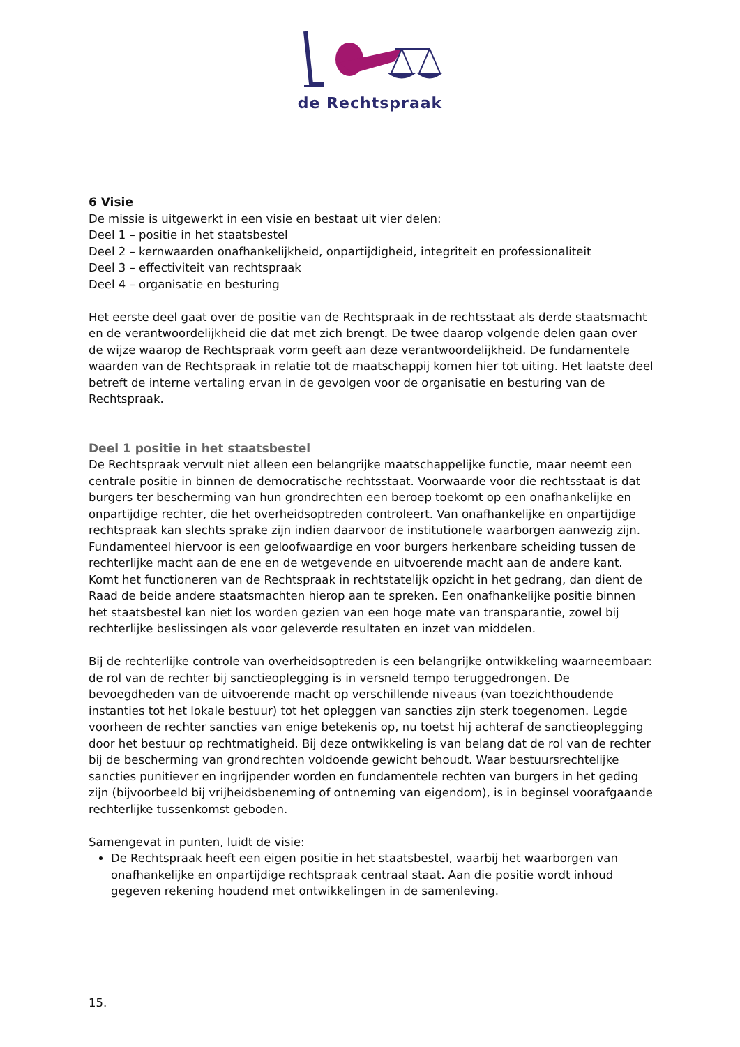de Rechtspraak
6 Visie
De missie is uitgewerkt in een visie en bestaat uit vier delen:
Deel 1 – positie in het staatsbestel
Deel 2 – kernwaarden onafhankelijkheid, onpartijdigheid, integriteit en professionaliteit
Deel 3 – effectiviteit van rechtspraak
Deel 4 – organisatie en besturing
Het eerste deel gaat over de positie van de Rechtspraak in de rechtsstaat als derde staatsmacht en de verantwoordelijkheid die dat met zich brengt. De twee daarop volgende delen gaan over de wijze waarop de Rechtspraak vorm geeft aan deze verantwoordelijkheid. De fundamentele waarden van de Rechtspraak in relatie tot de maatschappij komen hier tot uiting. Het laatste deel betreft de interne vertaling ervan in de gevolgen voor de organisatie en besturing van de Rechtspraak.
Deel 1 positie in het staatsbestel
De Rechtspraak vervult niet alleen een belangrijke maatschappelijke functie, maar neemt een centrale positie in binnen de democratische rechtsstaat. Voorwaarde voor die rechtsstaat is dat burgers ter bescherming van hun grondrechten een beroep toekomt op een onafhankelijke en onpartijdige rechter, die het overheidsoptreden controleert. Van onafhankelijke en onpartijdige rechtspraak kan slechts sprake zijn indien daarvoor de institutionele waarborgen aanwezig zijn. Fundamenteel hiervoor is een geloofwaardige en voor burgers herkenbare scheiding tussen de rechterlijke macht aan de ene en de wetgevende en uitvoerende macht aan de andere kant. Komt het functioneren van de Rechtspraak in rechtstatelijk opzicht in het gedrang, dan dient de Raad de beide andere staatsmachten hierop aan te spreken. Een onafhankelijke positie binnen het staatsbestel kan niet los worden gezien van een hoge mate van transparantie, zowel bij rechterlijke beslissingen als voor geleverde resultaten en inzet van middelen.
Bij de rechterlijke controle van overheidsoptreden is een belangrijke ontwikkeling waarneembaar: de rol van de rechter bij sanctieoplegging is in versneld tempo teruggedrongen. De bevoegdheden van de uitvoerende macht op verschillende niveaus (van toezichthoudende instanties tot het lokale bestuur) tot het opleggen van sancties zijn sterk toegenomen. Legde voorheen de rechter sancties van enige betekenis op, nu toetst hij achteraf de sanctieoplegging door het bestuur op rechtmatigheid. Bij deze ontwikkeling is van belang dat de rol van de rechter bij de bescherming van grondrechten voldoende gewicht behoudt. Waar bestuursrechtelijke sancties punitiever en ingrijpender worden en fundamentele rechten van burgers in het geding zijn (bijvoorbeeld bij vrijheidsbeneming of ontneming van eigendom), is in beginsel voorafgaande rechterlijke tussenkomst geboden.
Samengevat in punten, luidt de visie:
De Rechtspraak heeft een eigen positie in het staatsbestel, waarbij het waarborgen van onafhankelijke en onpartijdige rechtspraak centraal staat. Aan die positie wordt inhoud gegeven rekening houdend met ontwikkelingen in de samenleving.
15.